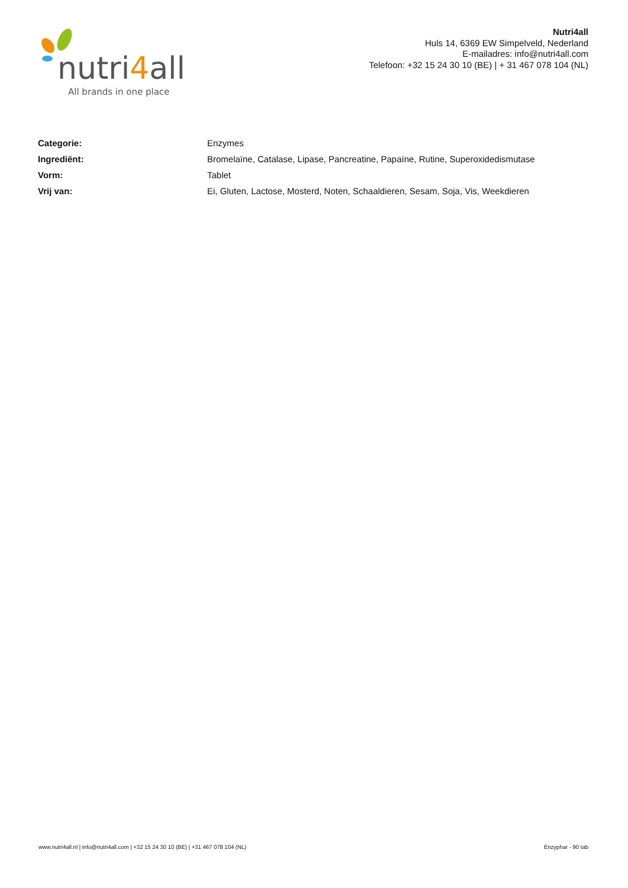nutri4all
All brands in one place
Nutri4all
Huls 14, 6369 EW Simpelveld, Nederland
E-mailadres: info@nutri4all.com
Telefoon: +32 15 24 30 10 (BE) | + 31 467 078 104 (NL)
| Categorie: | Enzymes |
| Ingrediënt: | Bromelaïne, Catalase, Lipase, Pancreatine, Papaïne, Rutine, Superoxidedismutase |
| Vorm: | Tablet |
| Vrij van: | Ei, Gluten, Lactose, Mosterd, Noten, Schaaldieren, Sesam, Soja, Vis, Weekdieren |
www.nutri4all.nl | info@nutri4all.com | +32 15 24 30 10 (BE) | +31 467 078 104 (NL) Enzyphar - 90 tab